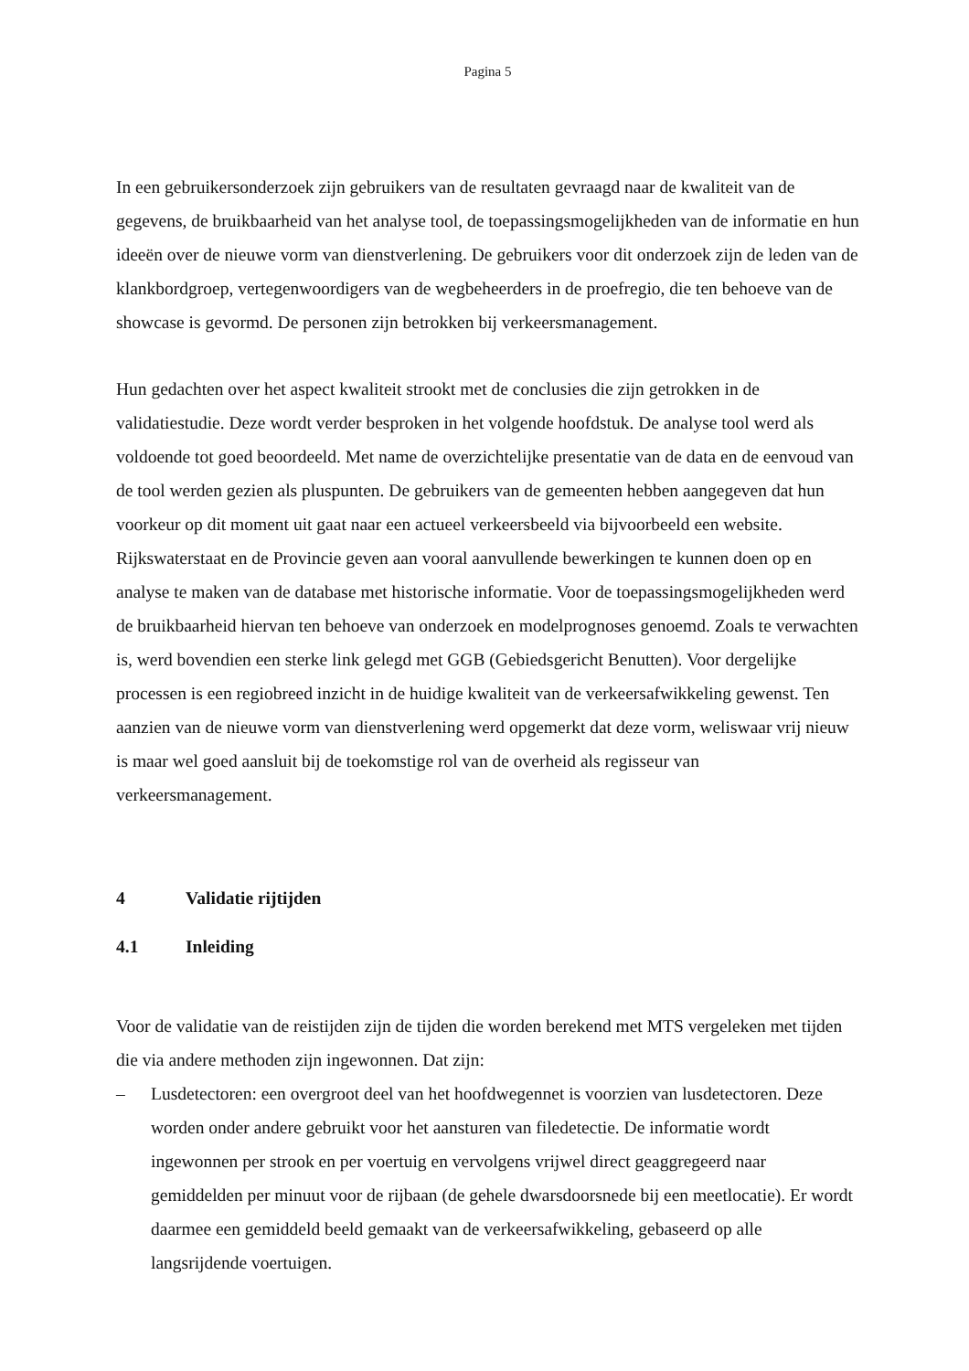Pagina 5
In een gebruikersonderzoek zijn gebruikers van de resultaten gevraagd naar de kwaliteit van de gegevens, de bruikbaarheid van het analyse tool, de toepassingsmogelijkheden van de informatie en hun ideeën over de nieuwe vorm van dienstverlening. De gebruikers voor dit onderzoek zijn de leden van de klankbordgroep, vertegenwoordigers van de wegbeheerders in de proefregio, die ten behoeve van de showcase is gevormd. De personen zijn betrokken bij verkeersmanagement.
Hun gedachten over het aspect kwaliteit strookt met de conclusies die zijn getrokken in de validatiestudie. Deze wordt verder besproken in het volgende hoofdstuk. De analyse tool werd als voldoende tot goed beoordeeld. Met name de overzichtelijke presentatie van de data en de eenvoud van de tool werden gezien als pluspunten. De gebruikers van de gemeenten hebben aangegeven dat hun voorkeur op dit moment uit gaat naar een actueel verkeersbeeld via bijvoorbeeld een website. Rijkswaterstaat en de Provincie geven aan vooral aanvullende bewerkingen te kunnen doen op en analyse te maken van de database met historische informatie. Voor de toepassingsmogelijkheden werd de bruikbaarheid hiervan ten behoeve van onderzoek en modelprognoses genoemd. Zoals te verwachten is, werd bovendien een sterke link gelegd met GGB (Gebiedsgericht Benutten). Voor dergelijke processen is een regiobreed inzicht in de huidige kwaliteit van de verkeersafwikkeling gewenst. Ten aanzien van de nieuwe vorm van dienstverlening werd opgemerkt dat deze vorm, weliswaar vrij nieuw is maar wel goed aansluit bij de toekomstige rol van de overheid als regisseur van verkeersmanagement.
4 Validatie rijtijden
4.1 Inleiding
Voor de validatie van de reistijden zijn de tijden die worden berekend met MTS vergeleken met tijden die via andere methoden zijn ingewonnen. Dat zijn:
– Lusdetectoren: een overgroot deel van het hoofdwegennet is voorzien van lusdetectoren. Deze worden onder andere gebruikt voor het aansturen van filedetectie. De informatie wordt ingewonnen per strook en per voertuig en vervolgens vrijwel direct geaggregeerd naar gemiddelden per minuut voor de rijbaan (de gehele dwarsdoorsnede bij een meetlocatie). Er wordt daarmee een gemiddeld beeld gemaakt van de verkeersafwikkeling, gebaseerd op alle langsrijdende voertuigen.